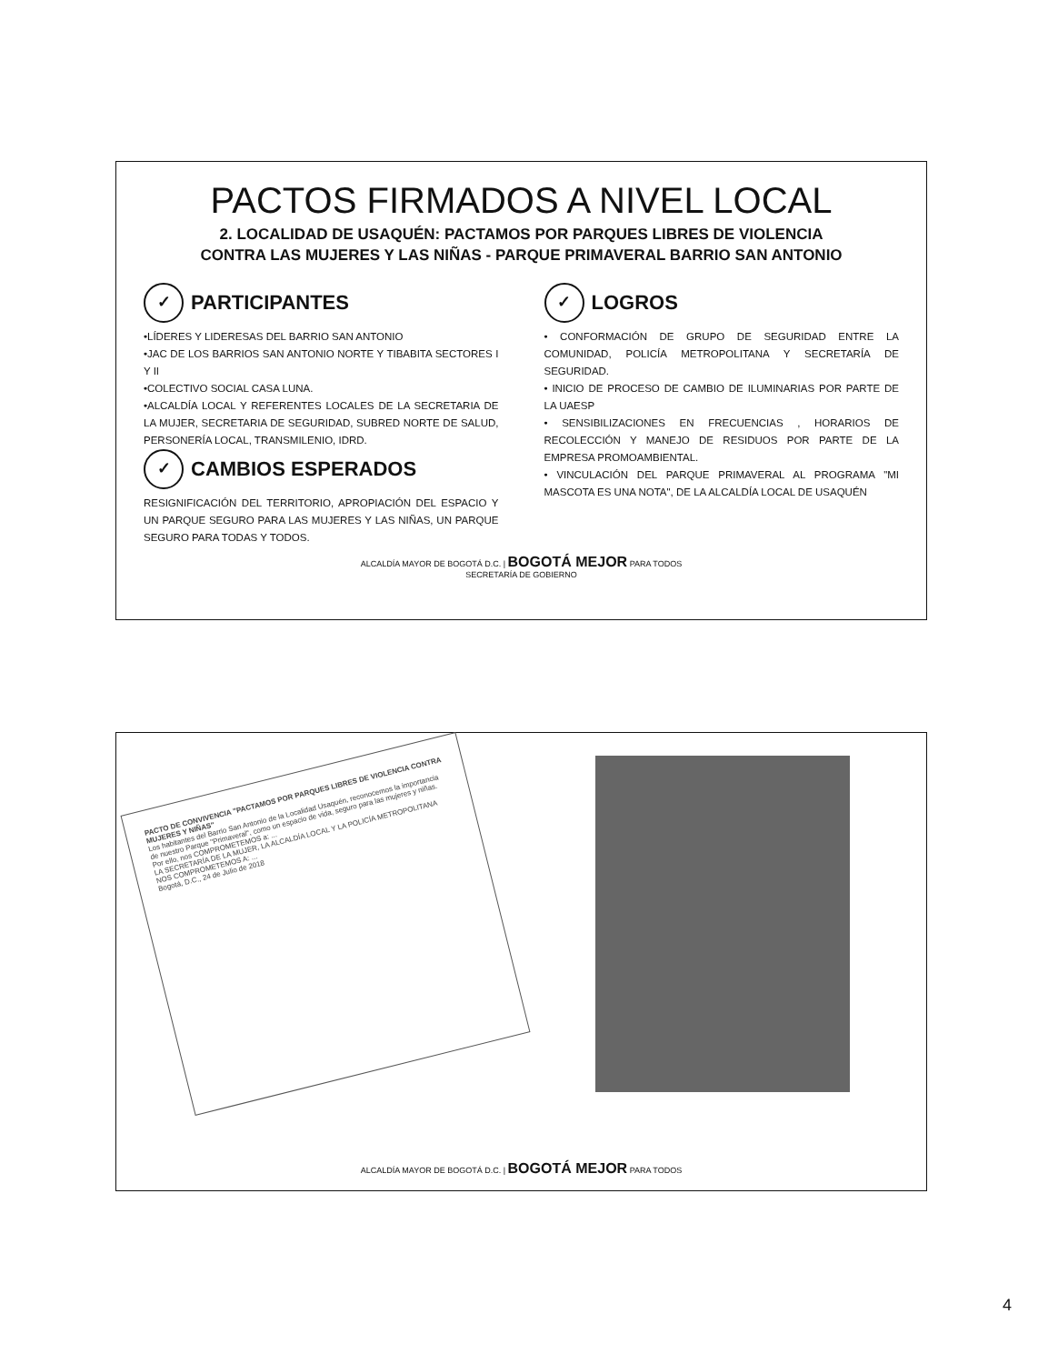PACTOS FIRMADOS A NIVEL LOCAL
2. LOCALIDAD DE USAQUÉN: PACTAMOS POR PARQUES LIBRES DE VIOLENCIA
CONTRA LAS MUJERES Y LAS NIÑAS - PARQUE PRIMAVERAL BARRIO SAN ANTONIO
✓ PARTICIPANTES
•LÍDERES Y LIDERESAS DEL BARRIO SAN ANTONIO
•JAC DE LOS BARRIOS SAN ANTONIO NORTE Y TIBABITA SECTORES I Y II
•COLECTIVO SOCIAL CASA LUNA.
•ALCALDÍA LOCAL Y REFERENTES LOCALES DE LA SECRETARIA DE LA MUJER, SECRETARIA DE SEGURIDAD, SUBRED NORTE DE SALUD, PERSONERÍA LOCAL, TRANSMILENIO, IDRD.
✓ CAMBIOS ESPERADOS
RESIGNIFICACIÓN DEL TERRITORIO, APROPIACIÓN DEL ESPACIO Y UN PARQUE SEGURO PARA LAS MUJERES Y LAS NIÑAS, UN PARQUE SEGURO PARA TODAS Y TODOS.
✓ LOGROS
• CONFORMACIÓN DE GRUPO DE SEGURIDAD ENTRE LA COMUNIDAD, POLICÍA METROPOLITANA Y SECRETARÍA DE SEGURIDAD.
• INICIO DE PROCESO DE CAMBIO DE ILUMINARIAS POR PARTE DE LA UAESP
• SENSIBILIZACIONES EN FRECUENCIAS , HORARIOS DE RECOLECCIÓN Y MANEJO DE RESIDUOS POR PARTE DE LA EMPRESA PROMOAMBIENTAL.
• VINCULACIÓN DEL PARQUE PRIMAVERAL AL PROGRAMA "MI MASCOTA ES UNA NOTA", DE LA ALCALDÍA LOCAL DE USAQUÉN
ALCALDÍA MAYOR DE BOGOTÁ D.C. | BOGOTÁ MEJOR PARA TODOS
SECRETARÍA DE GOBIERNO
PACTO DE CONVIVENCIA "PACTAMOS POR PARQUES LIBRES DE VIOLENCIA CONTRA MUJERES Y NIÑAS"
Los habitantes del Barrio San Antonio de la Localidad Usaquén, reconocemos la importancia de nuestro Parque "Primaveral", como un espacio de vida, seguro para las mujeres y niñas. Por ello, nos COMPROMETEMOS a: ...
LA SECRETARÍA DE LA MUJER, LA ALCALDÍA LOCAL Y LA POLICÍA METROPOLITANA NOS COMPROMETEMOS A: ...
Bogotá, D.C., 24 de Julio de 2018
ALCALDÍA MAYOR DE BOGOTÁ D.C. | BOGOTÁ MEJOR PARA TODOS
4